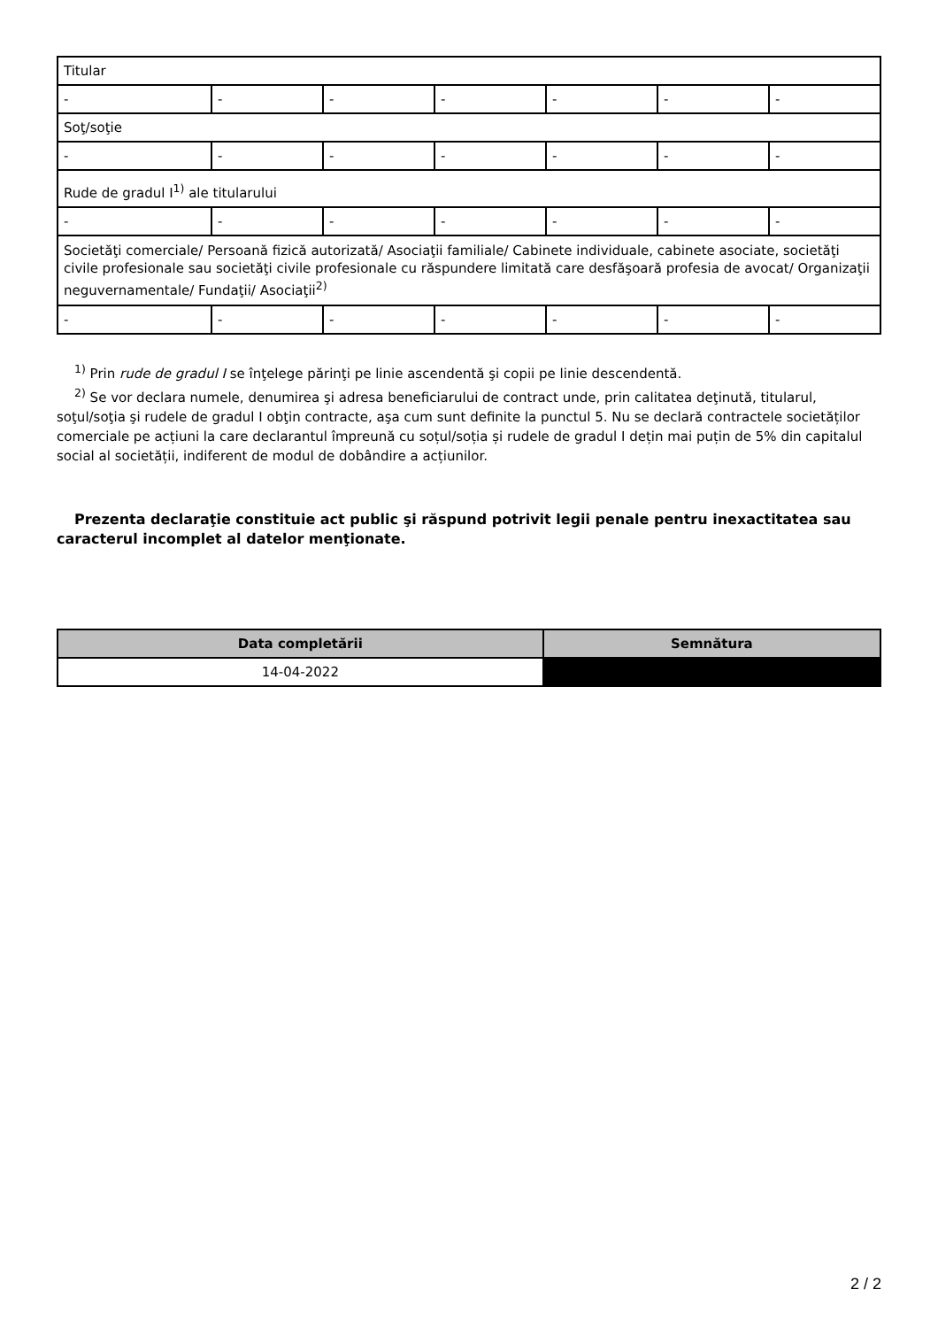| Titular | | | | | | |
| - | - | - | - | - | - | - |
| Soţ/soţie | | | | | | |
| - | - | - | - | - | - | - |
| Rude de gradul I<sup>1)</sup> ale titularului | | | | | | |
| - | - | - | - | - | - | - |
| Societăţi comerciale/ Persoană fizică autorizată/ Asociaţii familiale/ Cabinete individuale, cabinete asociate, societăţi civile profesionale sau societăţi civile profesionale cu răspundere limitată care desfăşoară profesia de avocat/ Organizaţii neguvernamentale/ Fundaţii/ Asociaţii<sup>2)</sup> | | | | | | |
| - | - | - | - | - | - | - |
<sup>1)</sup> Prin rude de gradul I se înţelege părinţi pe linie ascendentă şi copii pe linie descendentă.
<sup>2)</sup> Se vor declara numele, denumirea şi adresa beneficiarului de contract unde, prin calitatea deţinută, titularul, soţul/soţia şi rudele de gradul I obţin contracte, aşa cum sunt definite la punctul 5. Nu se declară contractele societăților comerciale pe acțiuni la care declarantul împreună cu soțul/soția și rudele de gradul I dețin mai puțin de 5% din capitalul social al societății, indiferent de modul de dobândire a acțiunilor.
Prezenta declaraţie constituie act public şi răspund potrivit legii penale pentru inexactitatea sau caracterul incomplet al datelor menţionate.
| Data completării | Semnătura |
| --- | --- |
| 14-04-2022 | |
2 / 2